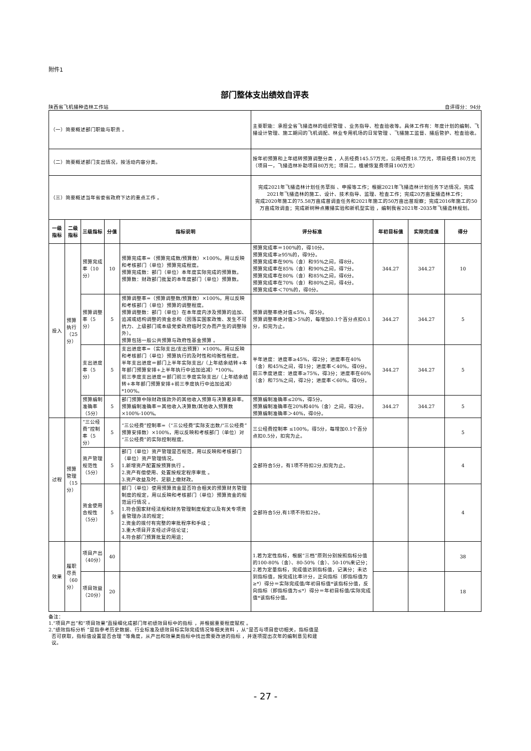附件1
部门整体支出绩效自评表
陕西省飞机播种造林工作站 自评得分：94分
| （一）简要概述部门职能与职责 。 | | | | | 主要职能：承担全省飞播造林的组织管理 、业务指导、检查验收等。具体工作有：年度计划的编制、飞播设计管理、施工期间的飞机调配、林业专用机场的日常管理 、飞播施工监督、播后管护、检查验收。 | | | |
| （二）简要概述部门支出情况，按活动内容分类。 | | | | | 按年初预算和上年结转预算调整分类 ，人员经费145.57万元，公用经费18.7万元，项目经费180万元（项目一，飞播造林补助项目80万元；项目二，植被恢复费项目100万元） | | | |
| （三）简要概述当年省委省政府下达的重点工作 。 | | | | | 完成2021年飞播造林计划任务草拟 、申报等工作；根据2021年飞播造林计划任务下达情况，完成2021年飞播造林的施工、设计、技术指导、监理、检查工作；完成20万亩复播造林工作； 完成2020年施工的75.58万亩成苗调查任务和2021年施工的50万亩出苗观察；完成2016年施工的50万亩成效调查；完成新树种点撒播实验和新机型实验 ，编制我省2021年-2035年飞播造林规划。 | | | |
| 一级指标 | 二级指标 | 三级指标 | 分值 | 指标说明 | 评分标准 | 年初目标值 | 实际完成值 | 得分 |
| 投入 | 预算执行（25分） | 预算完成率（10分） | 10 | 预算完成率=（预算完成数/预算数）×100%，用以反映和考核部门（单位）预算完成程度。 预算完成数：部门（单位）本年度实际完成的预算数。 预算数：财政部门批复的本年度部门（单位）预算数。 | 预算完成率＝100%的，得10分。 预算完成率≥95%的，得9分。 预算完成率在90%（含）和95%之间，得8分。 预算完成率在85%（含）和90%之间，得7分。 预算完成率在80%（含）和85%之间，得6分。 预算完成率在70%（含）和80%之间，得4分。 预算完成率＜70%的，得0分。 | 344.27 | 344.27 | 10 |
| | | 预算调整率（5分） | 5 | 预算调整率=（预算调整数/预算数）×100%，用以反映和考核部门（单位）预算的调整程度。 预算调整数：部门（单位）在本年度内涉及预算的追加、追减或结构调整的资金总和（因落实国家政策、发生不可抗力、上级部门或本级党委政府临时交办而产生的调整除外）。 预算包括一般公共预算与政府性基金预算 。 | 预算调整率绝对值≤5%，得5分。 预算调整率绝对值＞5%的，每增加0.1个百分点扣0.1分，扣完为止。 | 344.27 | 344.27 | 5 |
| | | 支出进度率（5分） | 5 | 支出进度率=（实际支出/支出预算）×100%，用以反映和考核部门（单位）预算执行的及时性和均衡性程度。 半年支出进度＝部门上半年实际支出/（上年结余结转+本年部门预算安排+上半年执行中追加追减）*100%。 前三季度支出进度＝部门前三季度实际支出/（上年结余结转+本年部门预算安排+前三季度执行中追加追减）*100%。 | 半年进度：进度率≥45%，得2分；进度率在40%（含）和45%之间，得1分；进度率＜40%，得0分。 前三季度进度：进度率≥75%，得3分；进度率在60%（含）和75%之间，得2分；进度率＜60%，得0分。 | 344.27 | 344.27 | 5 |
| | | 预算编制准确率（5分） | 5 | 部门预算中除财政拨款外的其他收入预算与决算差异率。 预算编制准确率＝其他收入决算数/其他收入预算数×100%-100%。 | 预算编制准确率≤20%，得5分。 预算编制准确率在20%和40%（含）之间，得3分。 预算编制准确率＞40%，得0分。 | 344.27 | 344.27 | 5 |
| 过程 | 预算管理（15分） | “三公经费”控制率（5分） | 5 | “三公经费”控制率=（“三公经费”实际支出数/“三公经费”预算安排数）×100%，用以反映和考核部门（单位）对“三公经费”的实际控制程度。 | 三公经费控制率 ≤100%，得5分，每增加0.1个百分点扣0.5分，扣完为止。 | | | 5 |
| | | 资产管理规范性（5分） | 5 | 部门（单位）资产管理是否规范，用以反映和考核部门（单位）资产管理情况。 1.新增资产配置按预算执行 。 2.资产有偿使用、处置按规定程序审批 。 3.资产收益及时、足额上缴财政。 | 全部符合5分，有1项不符扣2分,扣完为止。 | | | 4 |
| | | 资金使用合规性（5分） | 5 | 部门（单位）使用预算资金是否符合相关的预算财务管理制度的规定，用以反映和考核部门（单位）预算资金的规范运行情况 。 1.符合国家财经法规和财务管理制度规定以及有关专项资金管理办法的规定； 2.资金的拨付有完整的审批程序和手续 ； 3.重大项目开支经过评估论证； 4.符合部门预算批复的用途； | 全部符合5分,有1项不符扣2分。 | | | 4 |
| 效果 | 履职尽责（60分） | 项目产出（40分） | 40 | | 1.若为定性指标，根据“三档”原则分别按照指标分值的100-80%（含）、80-50%（含）、50-10%来记分； 2.若为定量指标，完成值达到指标值，记满分；未达到指标值，按完成比率计分，正向指标（即指标值为≥*）得分＝实际完成值/年初目标值*该指标分值，反向指标（即指标值为≤*）得分＝年初目标值/实际完成值*该指标分值。 | | | 38 |
| | | 项目效益（20分） | 20 | | | | | 18 |
备注：
1.“项目产出”和“项目效果”直接细化成部门年初绩效目标中的指标 ，并根据重要程度赋权 。
2.“绩效指标分析 ”是指参考历史数据、行业标准及绩效目标实际完成情况等相关资料 ，从“是否与项目密切相关，指标值是
否可获取，指标值设置是否合理 ”等角度，从产出和效果类指标中找出需要改进的指标 ，并逐项提出次年的编制意见和建
议。
- 27 -